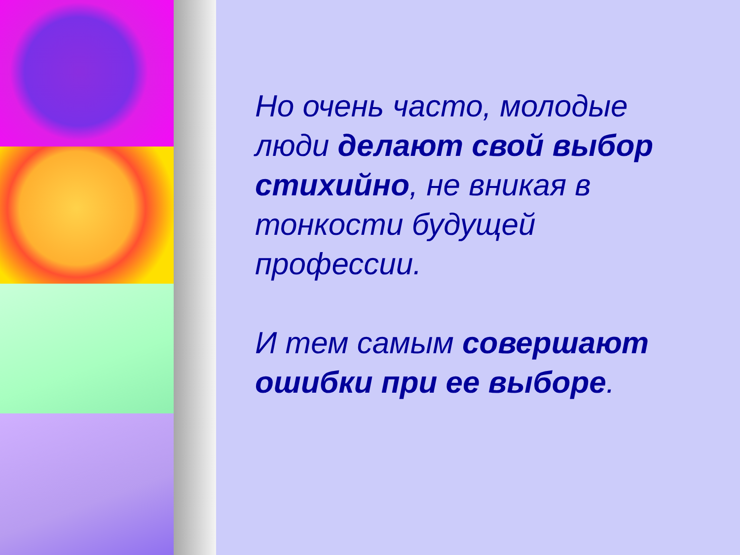Но очень часто, молодые люди делают свой выбор стихийно, не вникая в тонкости будущей профессии.
И тем самым совершают ошибки при ее выборе.